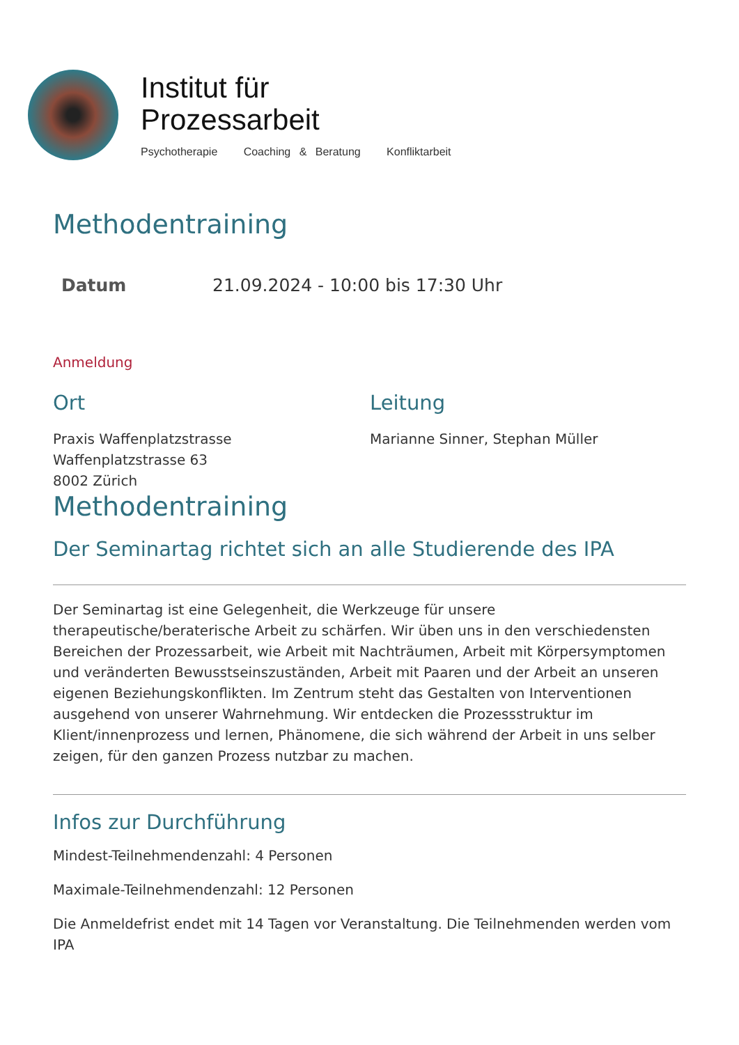Institut für
Prozessarbeit
Psychotherapie Coaching & Beratung Konfliktarbeit
Methodentraining
| Datum | 21.09.2024 - 10:00 bis 17:30 Uhr |
Anmeldung
Ort
Praxis Waffenplatzstrasse
Waffenplatzstrasse 63
8002 Zürich
Leitung
Marianne Sinner, Stephan Müller
Methodentraining
Der Seminartag richtet sich an alle Studierende des IPA
Der Seminartag ist eine Gelegenheit, die Werkzeuge für unsere therapeutische/beraterische Arbeit zu schärfen. Wir üben uns in den verschiedensten Bereichen der Prozessarbeit, wie Arbeit mit Nachträumen, Arbeit mit Körpersymptomen und veränderten Bewusstseinszuständen, Arbeit mit Paaren und der Arbeit an unseren eigenen Beziehungskonflikten. Im Zentrum steht das Gestalten von Interventionen ausgehend von unserer Wahrnehmung. Wir entdecken die Prozessstruktur im Klient/innenprozess und lernen, Phänomene, die sich während der Arbeit in uns selber zeigen, für den ganzen Prozess nutzbar zu machen.
Infos zur Durchführung
Mindest-Teilnehmendenzahl: 4 Personen
Maximale-Teilnehmendenzahl: 12 Personen
Die Anmeldefrist endet mit 14 Tagen vor Veranstaltung. Die Teilnehmenden werden vom IPA